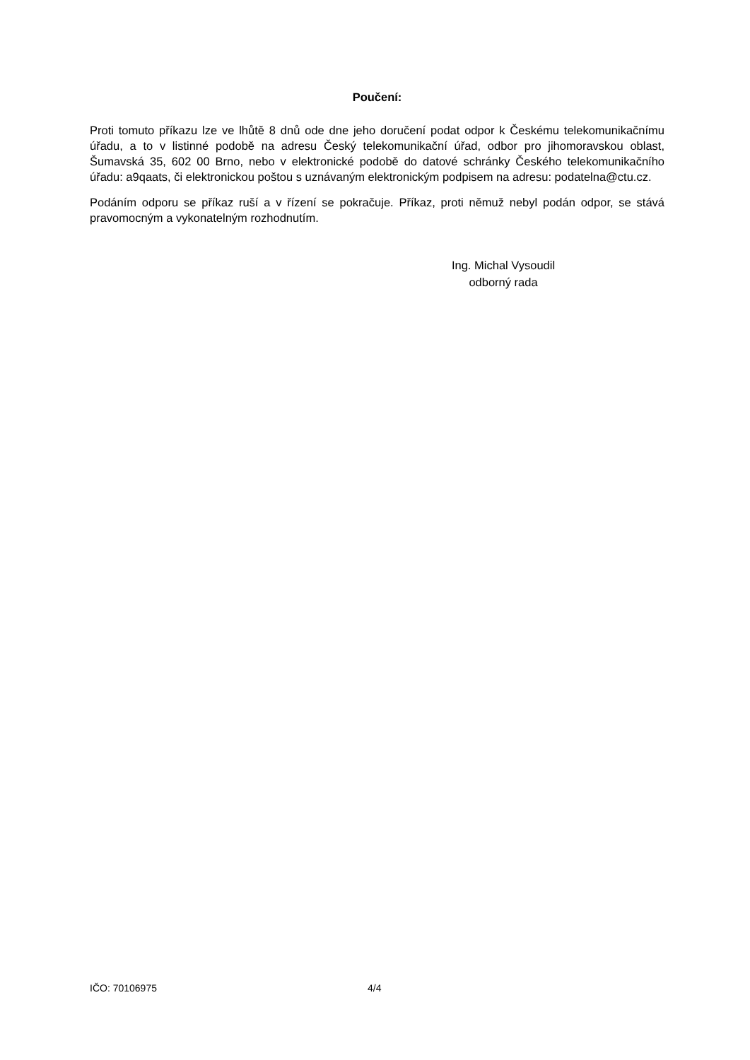Poučení:
Proti tomuto příkazu lze ve lhůtě 8 dnů ode dne jeho doručení podat odpor k Českému telekomunikačnímu úřadu, a to v listinné podobě na adresu Český telekomunikační úřad, odbor pro jihomoravskou oblast, Šumavská 35, 602 00 Brno, nebo v elektronické podobě do datové schránky Českého telekomunikačního úřadu: a9qaats, či elektronickou poštou s uznávaným elektronickým podpisem na adresu: podatelna@ctu.cz.
Podáním odporu se příkaz ruší a v řízení se pokračuje. Příkaz, proti němuž nebyl podán odpor, se stává pravomocným a vykonatelným rozhodnutím.
Ing. Michal Vysoudil
odborný rada
IČO: 70106975 4/4